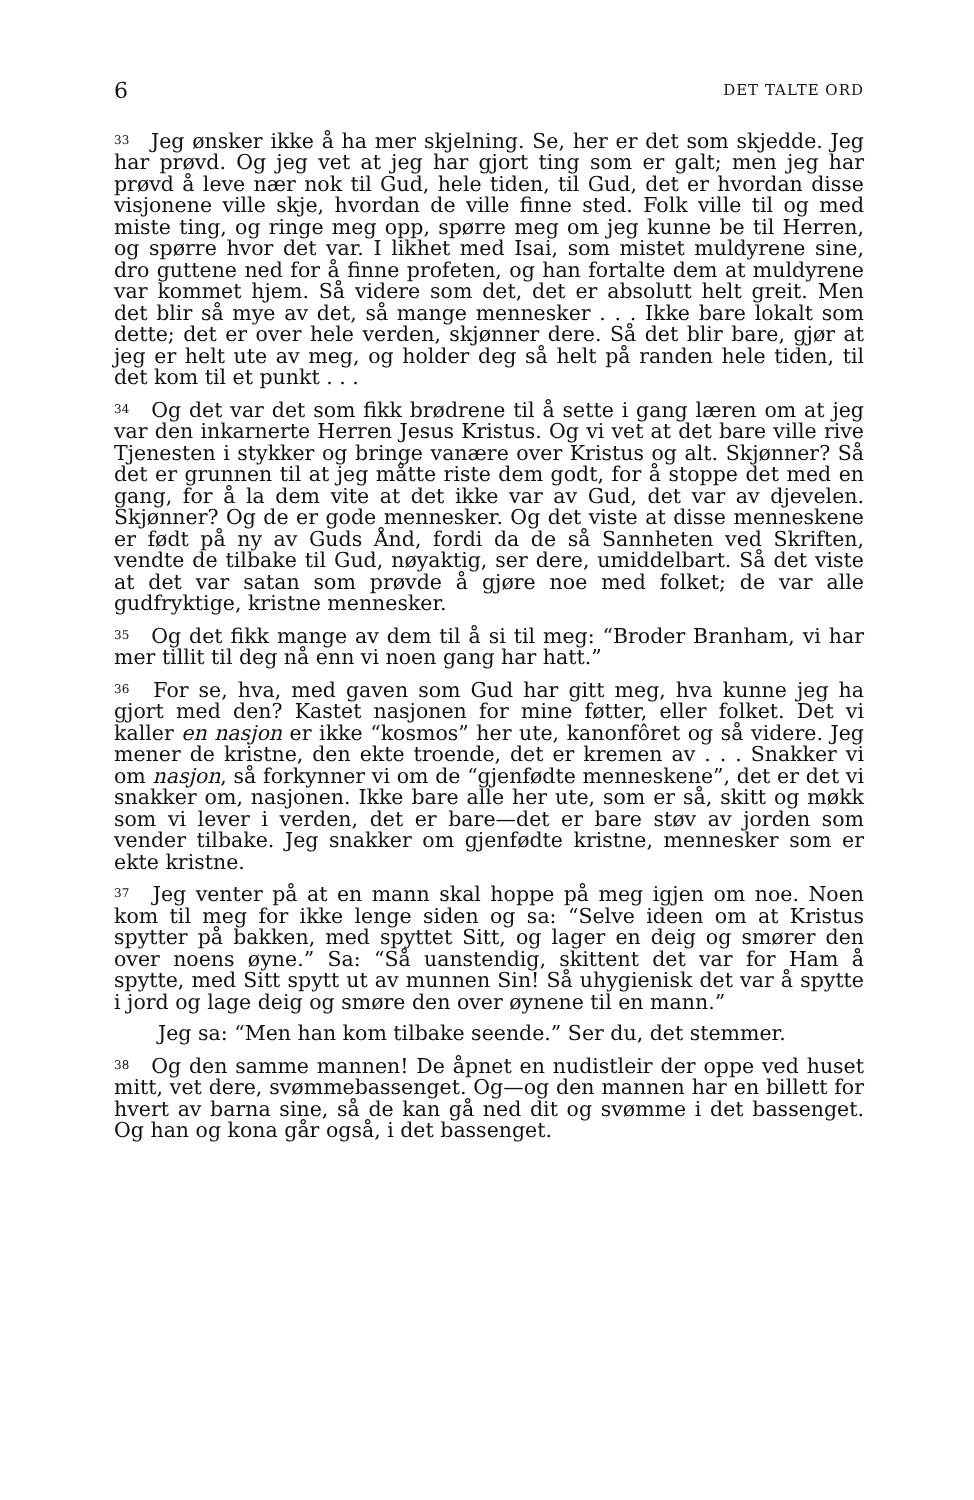6 DET TALTE ORD
<sup>33</sup> Jeg ønsker ikke å ha mer skjelning. Se, her er det som skjedde. Jeg har prøvd. Og jeg vet at jeg har gjort ting som er galt; men jeg har prøvd å leve nær nok til Gud, hele tiden, til Gud, det er hvordan disse visjonene ville skje, hvordan de ville finne sted. Folk ville til og med miste ting, og ringe meg opp, spørre meg om jeg kunne be til Herren, og spørre hvor det var. I likhet med Isai, som mistet muldyrene sine, dro guttene ned for å finne profeten, og han fortalte dem at muldyrene var kommet hjem. Så videre som det, det er absolutt helt greit. Men det blir så mye av det, så mange mennesker . . . Ikke bare lokalt som dette; det er over hele verden, skjønner dere. Så det blir bare, gjør at jeg er helt ute av meg, og holder deg så helt på randen hele tiden, til det kom til et punkt . . .
<sup>34</sup> Og det var det som fikk brødrene til å sette i gang læren om at jeg var den inkarnerte Herren Jesus Kristus. Og vi vet at det bare ville rive Tjenesten i stykker og bringe vanære over Kristus og alt. Skjønner? Så det er grunnen til at jeg måtte riste dem godt, for å stoppe det med en gang, for å la dem vite at det ikke var av Gud, det var av djevelen. Skjønner? Og de er gode mennesker. Og det viste at disse menneskene er født på ny av Guds Ånd, fordi da de så Sannheten ved Skriften, vendte de tilbake til Gud, nøyaktig, ser dere, umiddelbart. Så det viste at det var satan som prøvde å gjøre noe med folket; de var alle gudfryktige, kristne mennesker.
<sup>35</sup> Og det fikk mange av dem til å si til meg: “Broder Branham, vi har mer tillit til deg nå enn vi noen gang har hatt.”
<sup>36</sup> For se, hva, med gaven som Gud har gitt meg, hva kunne jeg ha gjort med den? Kastet nasjonen for mine føtter, eller folket. Det vi kaller en nasjon er ikke “kosmos” her ute, kanonfôret og så videre. Jeg mener de kristne, den ekte troende, det er kremen av . . . Snakker vi om nasjon, så forkynner vi om de “gjenfødte menneskene”, det er det vi snakker om, nasjonen. Ikke bare alle her ute, som er så, skitt og møkk som vi lever i verden, det er bare—det er bare støv av jorden som vender tilbake. Jeg snakker om gjenfødte kristne, mennesker som er ekte kristne.
<sup>37</sup> Jeg venter på at en mann skal hoppe på meg igjen om noe. Noen kom til meg for ikke lenge siden og sa: “Selve ideen om at Kristus spytter på bakken, med spyttet Sitt, og lager en deig og smører den over noens øyne.” Sa: “Så uanstendig, skittent det var for Ham å spytte, med Sitt spytt ut av munnen Sin! Så uhygienisk det var å spytte i jord og lage deig og smøre den over øynene til en mann.”
Jeg sa: “Men han kom tilbake seende.” Ser du, det stemmer.
<sup>38</sup> Og den samme mannen! De åpnet en nudistleir der oppe ved huset mitt, vet dere, svømmebassenget. Og—og den mannen har en billett for hvert av barna sine, så de kan gå ned dit og svømme i det bassenget. Og han og kona går også, i det bassenget.